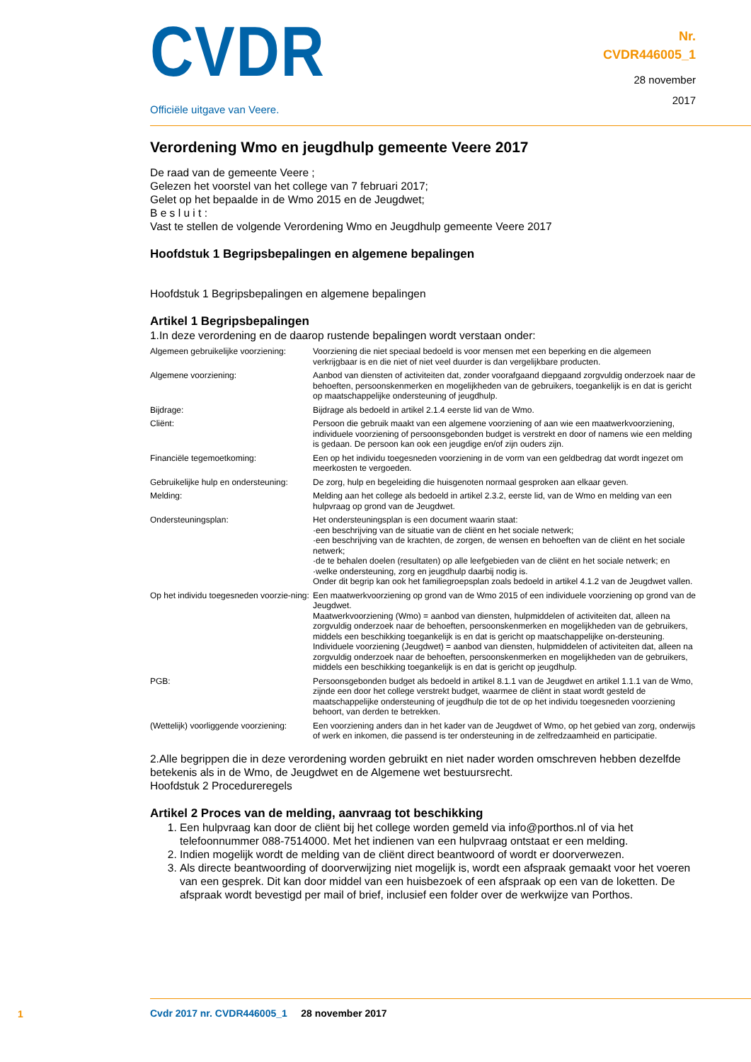CVDR
Nr.
CVDR446005_1
28 november
2017
Officiële uitgave van Veere.
Verordening Wmo en jeugdhulp gemeente Veere 2017
De raad van de gemeente Veere ;
Gelezen het voorstel van het college van 7 februari 2017;
Gelet op het bepaalde in de Wmo 2015 en de Jeugdwet;
B e s l u i t :
Vast te stellen de volgende Verordening Wmo en Jeugdhulp gemeente Veere 2017
Hoofdstuk 1 Begripsbepalingen en algemene bepalingen
Hoofdstuk 1 Begripsbepalingen en algemene bepalingen
Artikel 1 Begripsbepalingen
1.In deze verordening en de daarop rustende bepalingen wordt verstaan onder:
| Algemeen gebruikelijke voorziening: | Voorziening die niet speciaal bedoeld is voor mensen met een beperking en die algemeen verkrijgbaar is en die niet of niet veel duurder is dan vergelijkbare producten. |
| Algemene voorziening: | Aanbod van diensten of activiteiten dat, zonder voorafgaand diepgaand zorgvuldig onderzoek naar de behoeften, persoonskenmerken en mogelijkheden van de gebruikers, toegankelijk is en dat is gericht op maatschappelijke ondersteuning of jeugdhulp. |
| Bijdrage: | Bijdrage als bedoeld in artikel 2.1.4 eerste lid van de Wmo. |
| Cliënt: | Persoon die gebruik maakt van een algemene voorziening of aan wie een maatwerkvoorziening, individuele voorziening of persoonsgebonden budget is verstrekt en door of namens wie een melding is gedaan. De persoon kan ook een jeugdige en/of zijn ouders zijn. |
| Financiële tegemoetkoming: | Een op het individu toegesneden voorziening in de vorm van een geldbedrag dat wordt ingezet om meerkosten te vergoeden. |
| Gebruikelijke hulp en ondersteuning: | De zorg, hulp en begeleiding die huisgenoten normaal gesproken aan elkaar geven. |
| Melding: | Melding aan het college als bedoeld in artikel 2.3.2, eerste lid, van de Wmo en melding van een hulpvraag op grond van de Jeugdwet. |
| Ondersteuningsplan: | Het ondersteuningsplan is een document waarin staat: ·een beschrijving van de situatie van de cliënt en het sociale netwerk; ·een beschrijving van de krachten, de zorgen, de wensen en behoeften van de cliënt en het sociale netwerk; ·de te behalen doelen (resultaten) op alle leefgebieden van de cliënt en het sociale netwerk; en ·welke ondersteuning, zorg en jeugdhulp daarbij nodig is. Onder dit begrip kan ook het familiegroepsplan zoals bedoeld in artikel 4.1.2 van de Jeugdwet vallen. |
| Op het individu toegesneden voorzie-ning: | Een maatwerkvoorziening op grond van de Wmo 2015 of een individuele voorziening op grond van de Jeugdwet. Maatwerkvoorziening (Wmo) = aanbod van diensten, hulpmiddelen of activiteiten dat, alleen na zorgvuldig onderzoek naar de behoeften, persoonskenmerken en mogelijkheden van de gebruikers, middels een beschikking toegankelijk is en dat is gericht op maatschappelijke on-dersteuning. Individuele voorziening (Jeugdwet) = aanbod van diensten, hulpmiddelen of activiteiten dat, alleen na zorgvuldig onderzoek naar de behoeften, persoonskenmerken en mogelijkheden van de gebruikers, middels een beschikking toegankelijk is en dat is gericht op jeugdhulp. |
| PGB: | Persoonsgebonden budget als bedoeld in artikel 8.1.1 van de Jeugdwet en artikel 1.1.1 van de Wmo, zijnde een door het college verstrekt budget, waarmee de cliënt in staat wordt gesteld de maatschappelijke ondersteuning of jeugdhulp die tot de op het individu toegesneden voorziening behoort, van derden te betrekken. |
| (Wettelijk) voorliggende voorziening: | Een voorziening anders dan in het kader van de Jeugdwet of Wmo, op het gebied van zorg, onderwijs of werk en inkomen, die passend is ter ondersteuning in de zelfredzaamheid en participatie. |
2.Alle begrippen die in deze verordening worden gebruikt en niet nader worden omschreven hebben dezelfde betekenis als in de Wmo, de Jeugdwet en de Algemene wet bestuursrecht.
Hoofdstuk 2 Procedureregels
Artikel 2 Proces van de melding, aanvraag tot beschikking
1. Een hulpvraag kan door de cliënt bij het college worden gemeld via info@porthos.nl of via het telefoonnummer 088-7514000. Met het indienen van een hulpvraag ontstaat er een melding.
2. Indien mogelijk wordt de melding van de cliënt direct beantwoord of wordt er doorverwezen.
3. Als directe beantwoording of doorverwijzing niet mogelijk is, wordt een afspraak gemaakt voor het voeren van een gesprek. Dit kan door middel van een huisbezoek of een afspraak op een van de loketten. De afspraak wordt bevestigd per mail of brief, inclusief een folder over de werkwijze van Porthos.
1
Cvdr 2017 nr. CVDR446005_1 28 november 2017